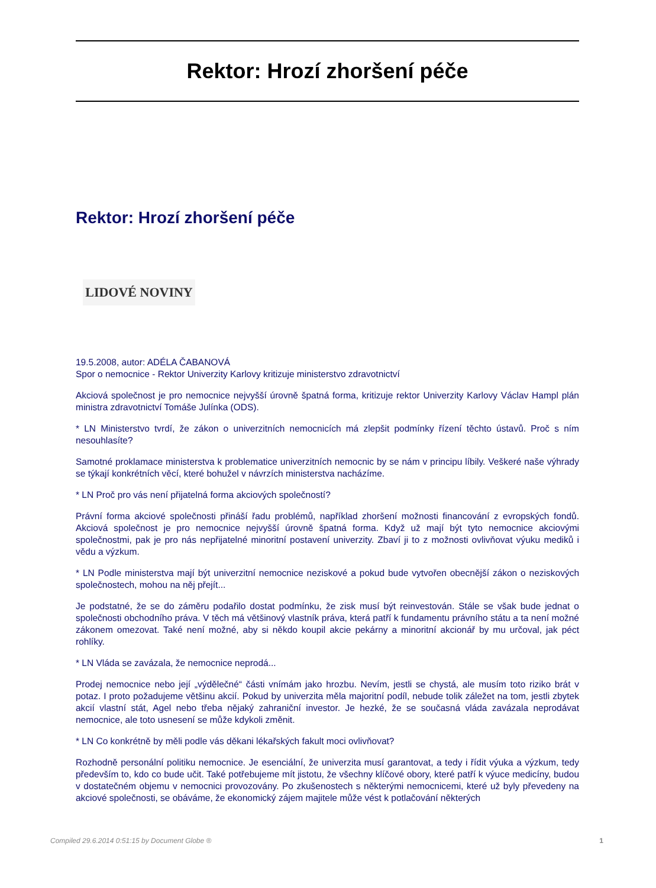Rektor: Hrozí zhoršení péče
Rektor: Hrozí zhoršení péče
LIDOVÉ NOVINY
19.5.2008, autor: ADÉLA ČABANOVÁ
Spor o nemocnice - Rektor Univerzity Karlovy kritizuje ministerstvo zdravotnictví
Akciová společnost je pro nemocnice nejvyšší úrovně špatná forma, kritizuje rektor Univerzity Karlovy Václav Hampl plán ministra zdravotnictví Tomáše Julínka (ODS).
* LN Ministerstvo tvrdí, že zákon o univerzitních nemocnicích má zlepšit podmínky řízení těchto ústavů. Proč s ním nesouhlasíte?
Samotné proklamace ministerstva k problematice univerzitních nemocnic by se nám v principu líbily. Veškeré naše výhrady se týkají konkrétních věcí, které bohužel v návrzích ministerstva nacházíme.
* LN Proč pro vás není přijatelná forma akciových společností?
Právní forma akciové společnosti přináší řadu problémů, například zhoršení možnosti financování z evropských fondů. Akciová společnost je pro nemocnice nejvyšší úrovně špatná forma. Když už mají být tyto nemocnice akciovými společnostmi, pak je pro nás nepřijatelné minoritní postavení univerzity. Zbaví ji to z možnosti ovlivňovat výuku mediků i vědu a výzkum.
* LN Podle ministerstva mají být univerzitní nemocnice neziskové a pokud bude vytvořen obecnější zákon o neziskových společnostech, mohou na něj přejít...
Je podstatné, že se do záměru podařilo dostat podmínku, že zisk musí být reinvestován. Stále se však bude jednat o společnosti obchodního práva. V těch má většinový vlastník práva, která patří k fundamentu právního státu a ta není možné zákonem omezovat. Také není možné, aby si někdo koupil akcie pekárny a minoritní akcionář by mu určoval, jak péct rohlíky.
* LN Vláda se zavázala, že nemocnice neprodá...
Prodej nemocnice nebo její „výdělečné“ části vnímám jako hrozbu. Nevím, jestli se chystá, ale musím toto riziko brát v potaz. I proto požadujeme většinu akcií. Pokud by univerzita měla majoritní podíl, nebude tolik záležet na tom, jestli zbytek akcií vlastní stát, Agel nebo třeba nějaký zahraniční investor. Je hezké, že se současná vláda zavázala neprodávat nemocnice, ale toto usnesení se může kdykoli změnit.
* LN Co konkrétně by měli podle vás děkani lékařských fakult moci ovlivňovat?
Rozhodně personální politiku nemocnice. Je esenciální, že univerzita musí garantovat, a tedy i řídit výuka a výzkum, tedy především to, kdo co bude učit. Také potřebujeme mít jistotu, že všechny klíčové obory, které patří k výuce medicíny, budou v dostatečném objemu v nemocnici provozovány. Po zkušenostech s některými nemocnicemi, které už byly převedeny na akciové společnosti, se obáváme, že ekonomický zájem majitele může vést k potlačování některých
Compiled 29.6.2014 0:51:15 by Document Globe ® 1